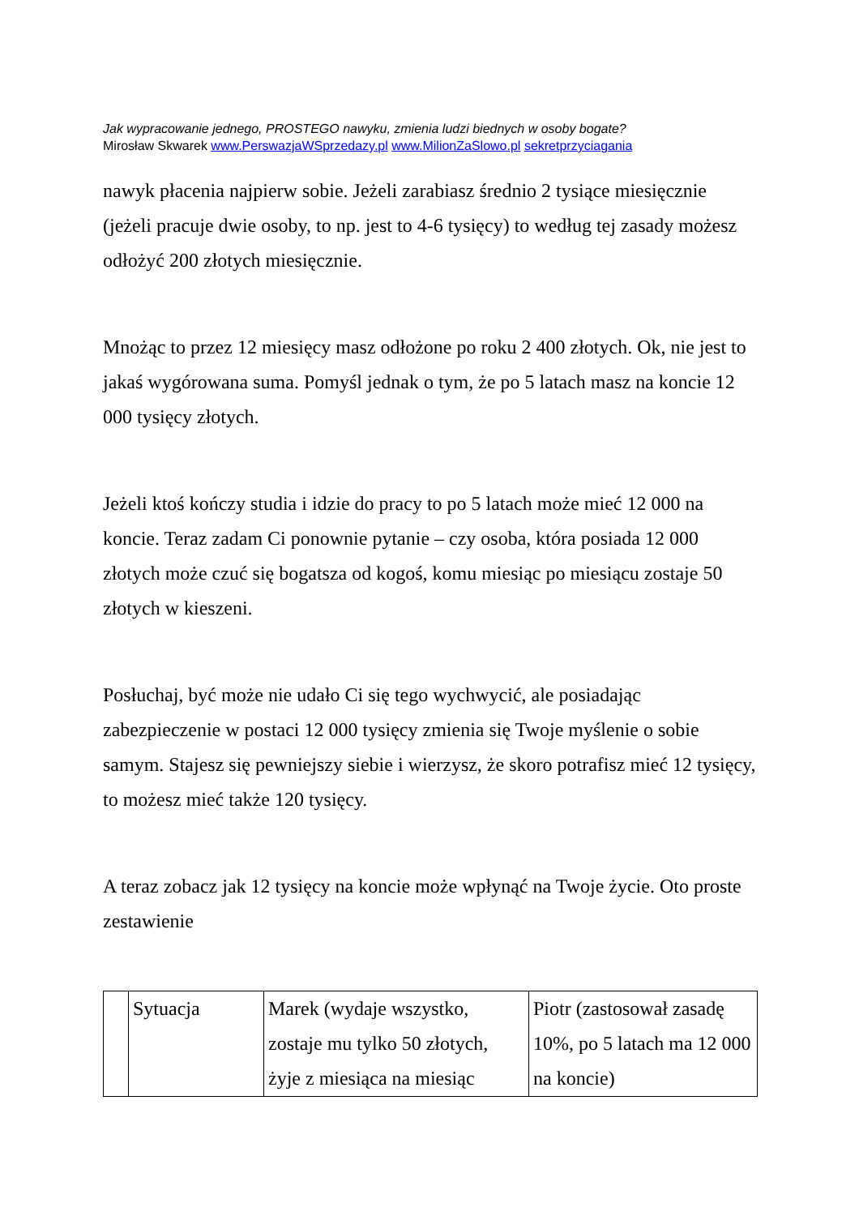Jak wypracowanie jednego, PROSTEGO nawyku, zmienia ludzi biednych w osoby bogate?
Mirosław Skwarek www.PerswazjaWSprzedazy.pl www.MilionZaSlowo.pl sekretprzyciagania
nawyk płacenia najpierw sobie. Jeżeli zarabiasz średnio 2 tysiące miesięcznie (jeżeli pracuje dwie osoby, to np. jest to 4-6 tysięcy) to według tej zasady możesz odłożyć 200 złotych miesięcznie.
Mnożąc to przez 12 miesięcy masz odłożone po roku 2 400 złotych. Ok, nie jest to jakaś wygórowana suma. Pomyśl jednak o tym, że po 5 latach masz na koncie 12 000 tysięcy złotych.
Jeżeli ktoś kończy studia i idzie do pracy to po 5 latach może mieć 12 000 na koncie. Teraz zadam Ci ponownie pytanie – czy osoba, która posiada 12 000 złotych może czuć się bogatsza od kogoś, komu miesiąc po miesiącu zostaje 50 złotych w kieszeni.
Posłuchaj, być może nie udało Ci się tego wychwycić, ale posiadając zabezpieczenie w postaci 12 000 tysięcy zmienia się Twoje myślenie o sobie samym. Stajesz się pewniejszy siebie i wierzysz, że skoro potrafisz mieć 12 tysięcy, to możesz mieć także 120 tysięcy.
A teraz zobacz jak 12 tysięcy na koncie może wpłynąć na Twoje życie. Oto proste zestawienie
| | Sytuacja | Marek (wydaje wszystko, zostaje mu tylko 50 złotych, żyje z miesiąca na miesiąc | Piotr (zastosował zasadę 10%, po 5 latach ma 12 000 na koncie) |